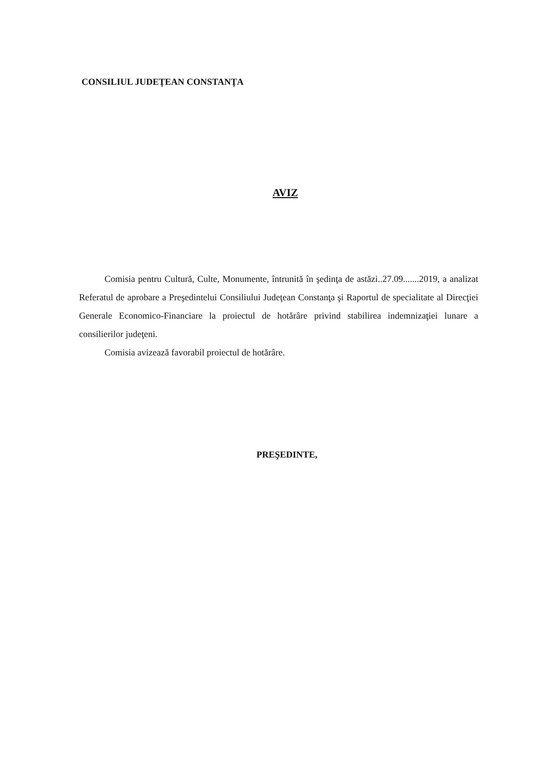CONSILIUL JUDEŢEAN CONSTANŢA
AVIZ
Comisia pentru Cultură, Culte, Monumente, întrunită în şedinţa de astăzi..27.09.......2019, a analizat Referatul de aprobare a Preşedintelui Consiliului Judeţean Constanţa şi Raportul de specialitate al Direcţiei Generale Economico-Financiare la proiectul de hotărâre privind stabilirea indemnizaţiei lunare a consilierilor judeţeni.
Comisia avizează favorabil proiectul de hotărâre.
PREŞEDINTE,